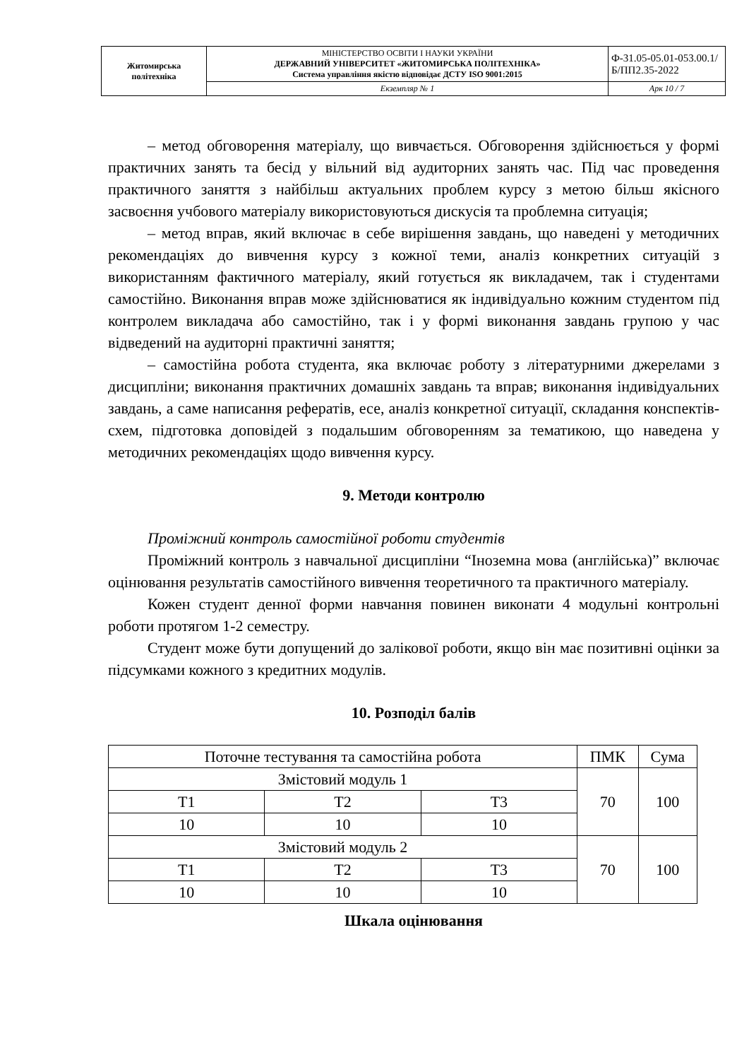| Житомирська політехніка | МІНІСТЕРСТВО ОСВІТИ І НАУКИ УКРАЇНИ ДЕРЖАВНИЙ УНІВЕРСИТЕТ «ЖИТОМИРСЬКА ПОЛІТЕХНІКА» Система управління якістю відповідає ДСТУ ISO 9001:2015 | Ф-31.05-05.01-053.00.1/Б/ПП2.35-2022 |
| | Екземпляр № 1 | Арк 10 / 7 |
– метод обговорення матеріалу, що вивчається. Обговорення здійснюється у формі практичних занять та бесід у вільний від аудиторних занять час. Під час проведення практичного заняття з найбільш актуальних проблем курсу з метою більш якісного засвоєння учбового матеріалу використовуються дискусія та проблемна ситуація;
– метод вправ, який включає в себе вирішення завдань, що наведені у методичних рекомендаціях до вивчення курсу з кожної теми, аналіз конкретних ситуацій з використанням фактичного матеріалу, який готується як викладачем, так і студентами самостійно. Виконання вправ може здійснюватися як індивідуально кожним студентом під контролем викладача або самостійно, так і у формі виконання завдань групою у час відведений на аудиторні практичні заняття;
– самостійна робота студента, яка включає роботу з літературними джерелами з дисципліни; виконання практичних домашніх завдань та вправ; виконання індивідуальних завдань, а саме написання рефератів, есе, аналіз конкретної ситуації, складання конспектів-схем, підготовка доповідей з подальшим обговоренням за тематикою, що наведена у методичних рекомендаціях щодо вивчення курсу.
9. Методи контролю
Проміжний контроль самостійної роботи студентів
Проміжний контроль з навчальної дисципліни “Іноземна мова (англійська)” включає оцінювання результатів самостійного вивчення теоретичного та практичного матеріалу.
Кожен студент денної форми навчання повинен виконати 4 модульні контрольні роботи протягом 1-2 семестру.
Студент може бути допущений до залікової роботи, якщо він має позитивні оцінки за підсумками кожного з кредитних модулів.
10. Розподіл балів
| Поточне тестування та самостійна робота | | | ПМК | Сума |
| Змістовий модуль 1 | | | 70 | 100 |
| Т1 | Т2 | Т3 | | |
| 10 | 10 | 10 | | |
| Змістовий модуль 2 | | | 70 | 100 |
| Т1 | Т2 | Т3 | | |
| 10 | 10 | 10 | | |
Шкала оцінювання